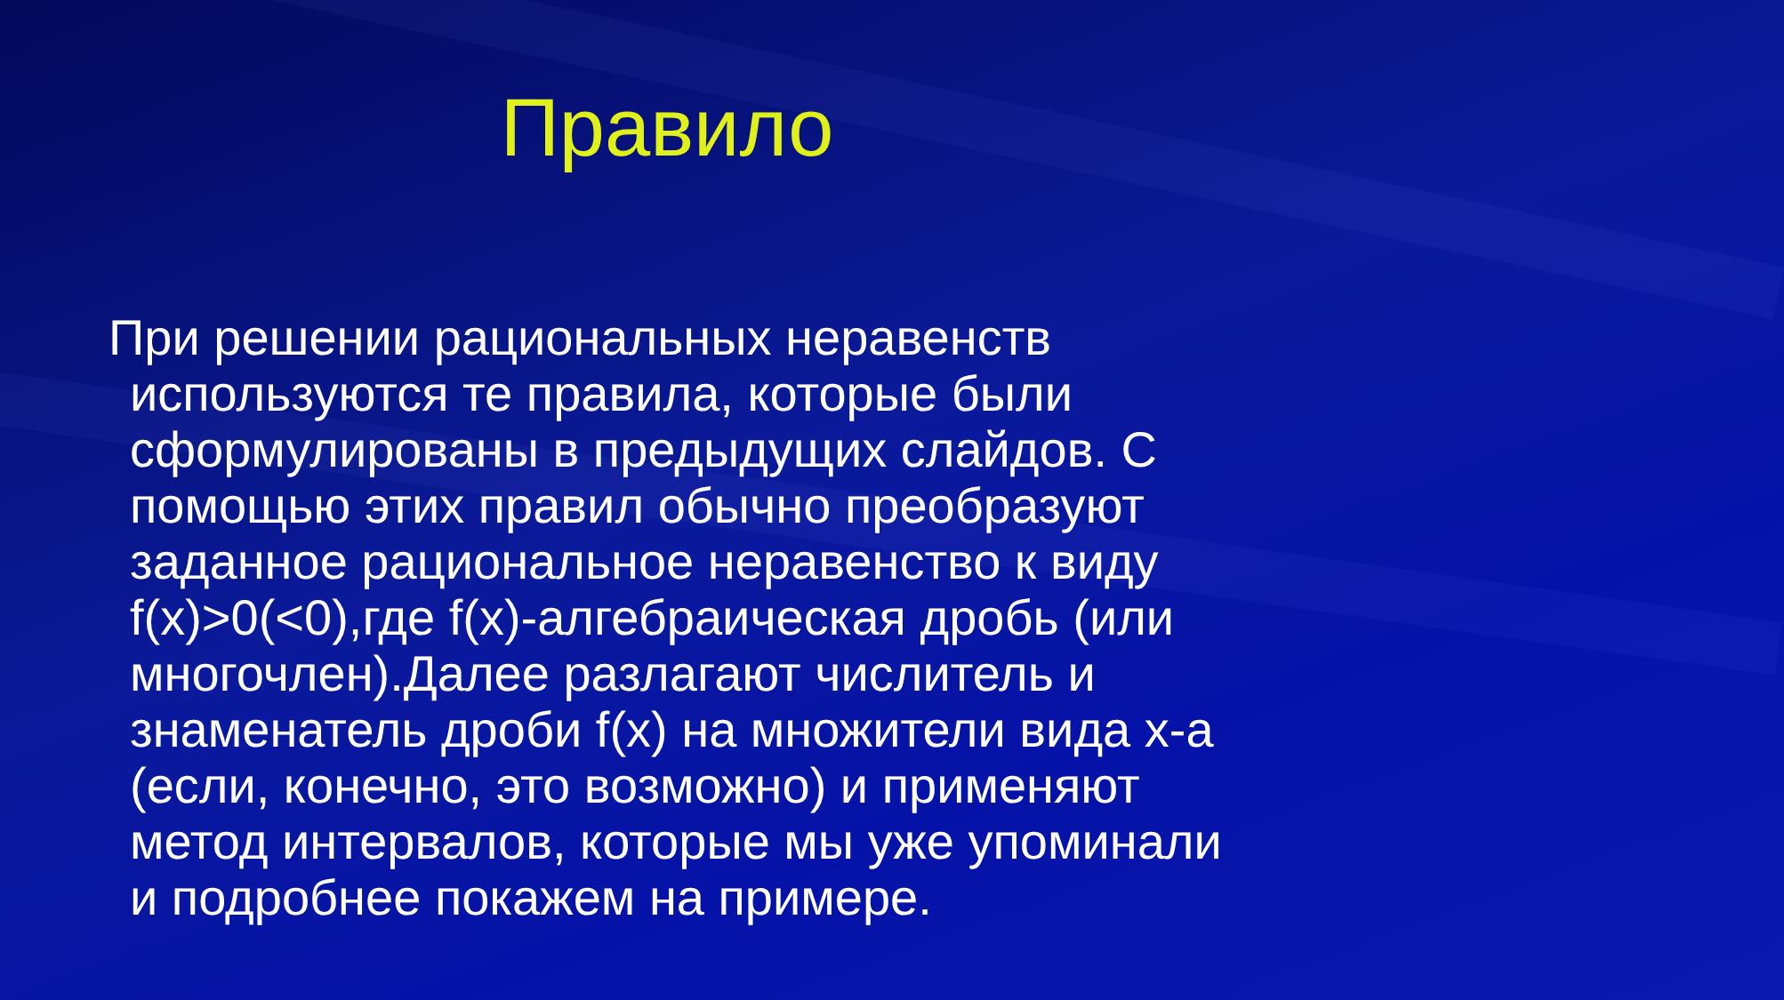Правило
При решении рациональных неравенств используются те правила, которые были сформулированы в предыдущих слайдов. С помощью этих правил обычно преобразуют заданное рациональное неравенство к виду f(x)>0(<0),где f(x)-алгебраическая дробь (или многочлен).Далее разлагают числитель и знаменатель дроби f(x) на множители вида x-a (если, конечно, это возможно) и применяют метод интервалов, которые мы уже упоминали и подробнее покажем на примере.